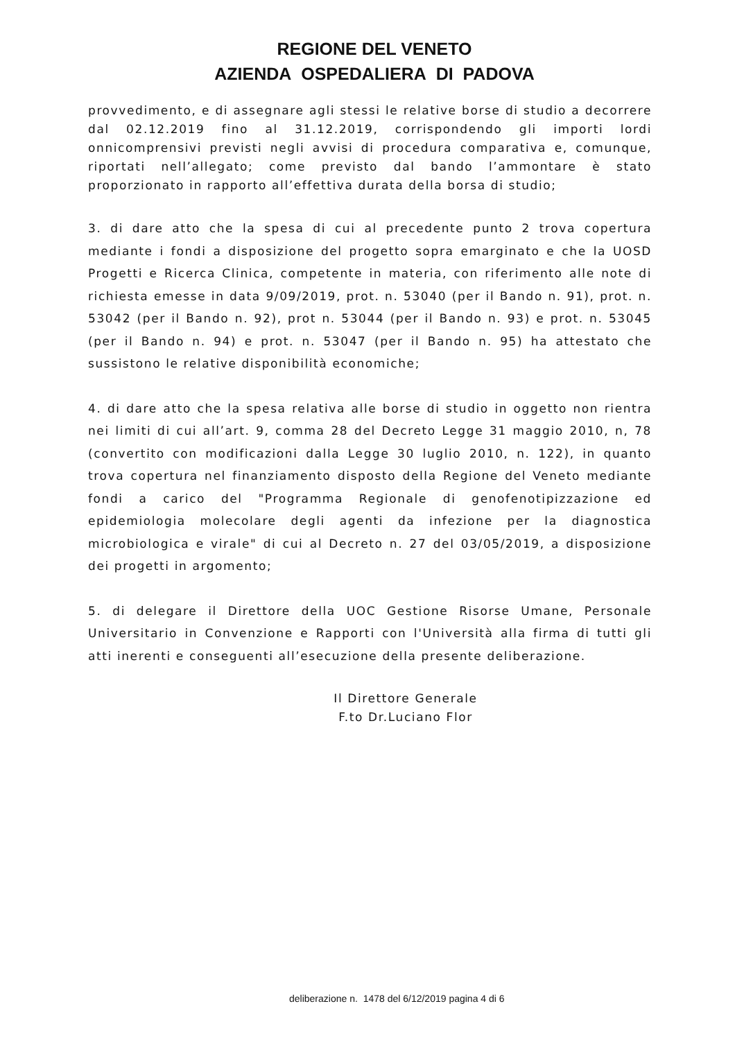REGIONE DEL VENETO
AZIENDA OSPEDALIERA DI PADOVA
provvedimento, e di assegnare agli stessi le relative borse di studio a decorrere dal 02.12.2019 fino al 31.12.2019, corrispondendo gli importi lordi onnicomprensivi previsti negli avvisi di procedura comparativa e, comunque, riportati nell’allegato; come previsto dal bando l’ammontare è stato proporzionato in rapporto all’effettiva durata della borsa di studio;
3. di dare atto che la spesa di cui al precedente punto 2 trova copertura mediante i fondi a disposizione del progetto sopra emarginato e che la UOSD Progetti e Ricerca Clinica, competente in materia, con riferimento alle note di richiesta emesse in data 9/09/2019, prot. n. 53040 (per il Bando n. 91), prot. n. 53042 (per il Bando n. 92), prot n. 53044 (per il Bando n. 93) e prot. n. 53045 (per il Bando n. 94) e prot. n. 53047 (per il Bando n. 95) ha attestato che sussistono le relative disponibilità economiche;
4. di dare atto che la spesa relativa alle borse di studio in oggetto non rientra nei limiti di cui all’art. 9, comma 28 del Decreto Legge 31 maggio 2010, n, 78 (convertito con modificazioni dalla Legge 30 luglio 2010, n. 122), in quanto trova copertura nel finanziamento disposto della Regione del Veneto mediante fondi a carico del "Programma Regionale di genofenotipizzazione ed epidemiologia molecolare degli agenti da infezione per la diagnostica microbiologica e virale" di cui al Decreto n. 27 del 03/05/2019, a disposizione dei progetti in argomento;
5. di delegare il Direttore della UOC Gestione Risorse Umane, Personale Universitario in Convenzione e Rapporti con l'Università alla firma di tutti gli atti inerenti e conseguenti all’esecuzione della presente deliberazione.
Il Direttore Generale
F.to Dr.Luciano Flor
deliberazione n. 1478 del 6/12/2019 pagina 4 di 6